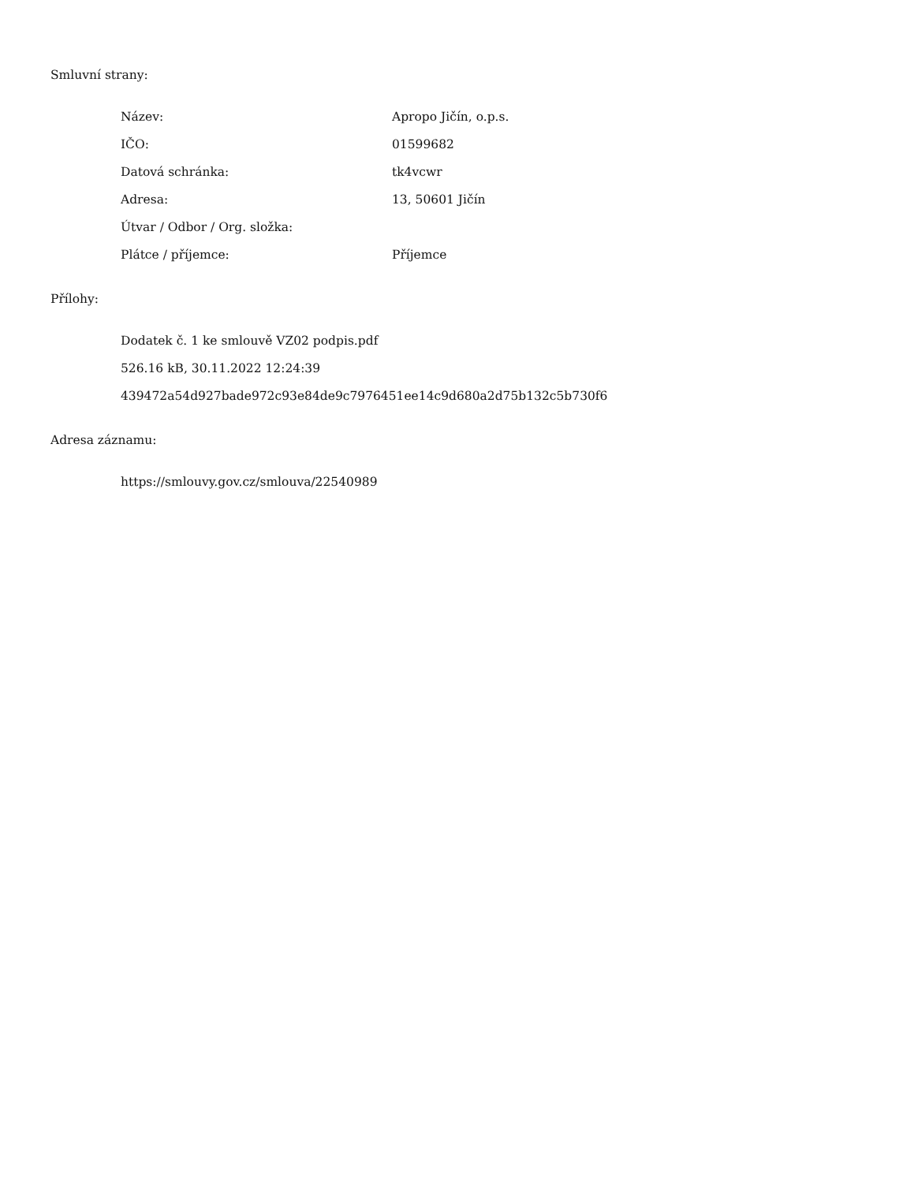Smluvní strany:
Název:
Apropo Jičín, o.p.s.
IČO:
01599682
Datová schránka:
tk4vcwr
Adresa:
13, 50601 Jičín
Útvar / Odbor / Org. složka:
Plátce / příjemce:
Příjemce
Přílohy:
Dodatek č. 1 ke smlouvě VZ02 podpis.pdf
526.16 kB, 30.11.2022 12:24:39
439472a54d927bade972c93e84de9c7976451ee14c9d680a2d75b132c5b730f6
Adresa záznamu:
https://smlouvy.gov.cz/smlouva/22540989